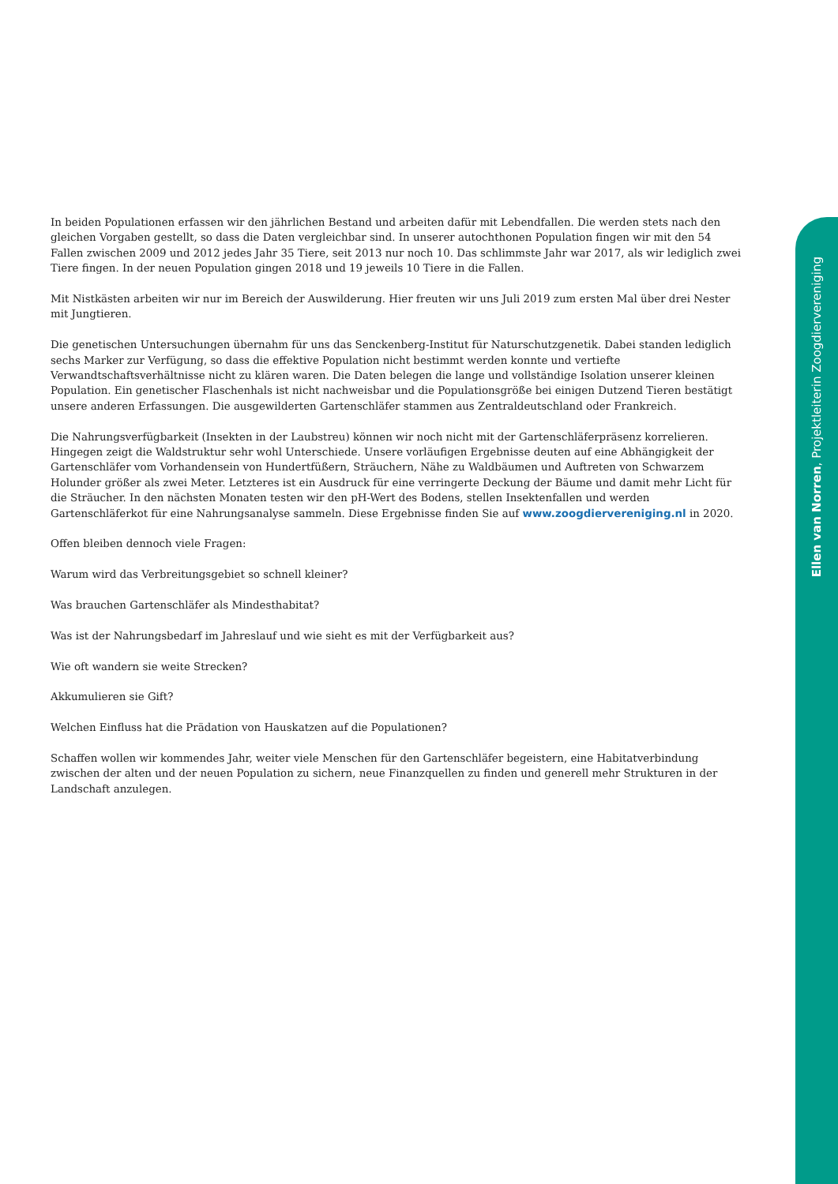In beiden Populationen erfassen wir den jährlichen Bestand und arbeiten dafür mit Lebendfallen. Die werden stets nach den gleichen Vorgaben gestellt, so dass die Daten vergleichbar sind. In unserer autochthonen Population fingen wir mit den 54 Fallen zwischen 2009 und 2012 jedes Jahr 35 Tiere, seit 2013 nur noch 10. Das schlimmste Jahr war 2017, als wir lediglich zwei Tiere fingen. In der neuen Population gingen 2018 und 19 jeweils 10 Tiere in die Fallen.
Mit Nistkästen arbeiten wir nur im Bereich der Auswilderung. Hier freuten wir uns Juli 2019 zum ersten Mal über drei Nester mit Jungtieren.
Die genetischen Untersuchungen übernahm für uns das Senckenberg-Institut für Naturschutzgenetik. Dabei standen lediglich sechs Marker zur Verfügung, so dass die effektive Population nicht bestimmt werden konnte und vertiefte Verwandtschaftsverhältnisse nicht zu klären waren. Die Daten belegen die lange und vollständige Isolation unserer kleinen Population. Ein genetischer Flaschenhals ist nicht nachweisbar und die Populationsgröße bei einigen Dutzend Tieren bestätigt unsere anderen Erfassungen. Die ausgewilderten Gartenschläfer stammen aus Zentraldeutschland oder Frankreich.
Die Nahrungsverfügbarkeit (Insekten in der Laubstreu) können wir noch nicht mit der Gartenschläferpräsenz korrelieren. Hingegen zeigt die Waldstruktur sehr wohl Unterschiede. Unsere vorläufigen Ergebnisse deuten auf eine Abhängigkeit der Gartenschläfer vom Vorhandensein von Hundertfüßern, Sträuchern, Nähe zu Waldbäumen und Auftreten von Schwarzem Holunder größer als zwei Meter. Letzteres ist ein Ausdruck für eine verringerte Deckung der Bäume und damit mehr Licht für die Sträucher. In den nächsten Monaten testen wir den pH-Wert des Bodens, stellen Insektenfallen und werden Gartenschläferkot für eine Nahrungsanalyse sammeln. Diese Ergebnisse finden Sie auf www.zoogdiervereniging.nl in 2020.
Offen bleiben dennoch viele Fragen:
Warum wird das Verbreitungsgebiet so schnell kleiner?
Was brauchen Gartenschläfer als Mindesthabitat?
Was ist der Nahrungsbedarf im Jahreslauf und wie sieht es mit der Verfügbarkeit aus?
Wie oft wandern sie weite Strecken?
Akkumulieren sie Gift?
Welchen Einfluss hat die Prädation von Hauskatzen auf die Populationen?
Schaffen wollen wir kommendes Jahr, weiter viele Menschen für den Gartenschläfer begeistern, eine Habitatverbindung zwischen der alten und der neuen Population zu sichern, neue Finanzquellen zu finden und generell mehr Strukturen in der Landschaft anzulegen.
Ellen van Norren, Projektleiterin Zoogdiervereniging